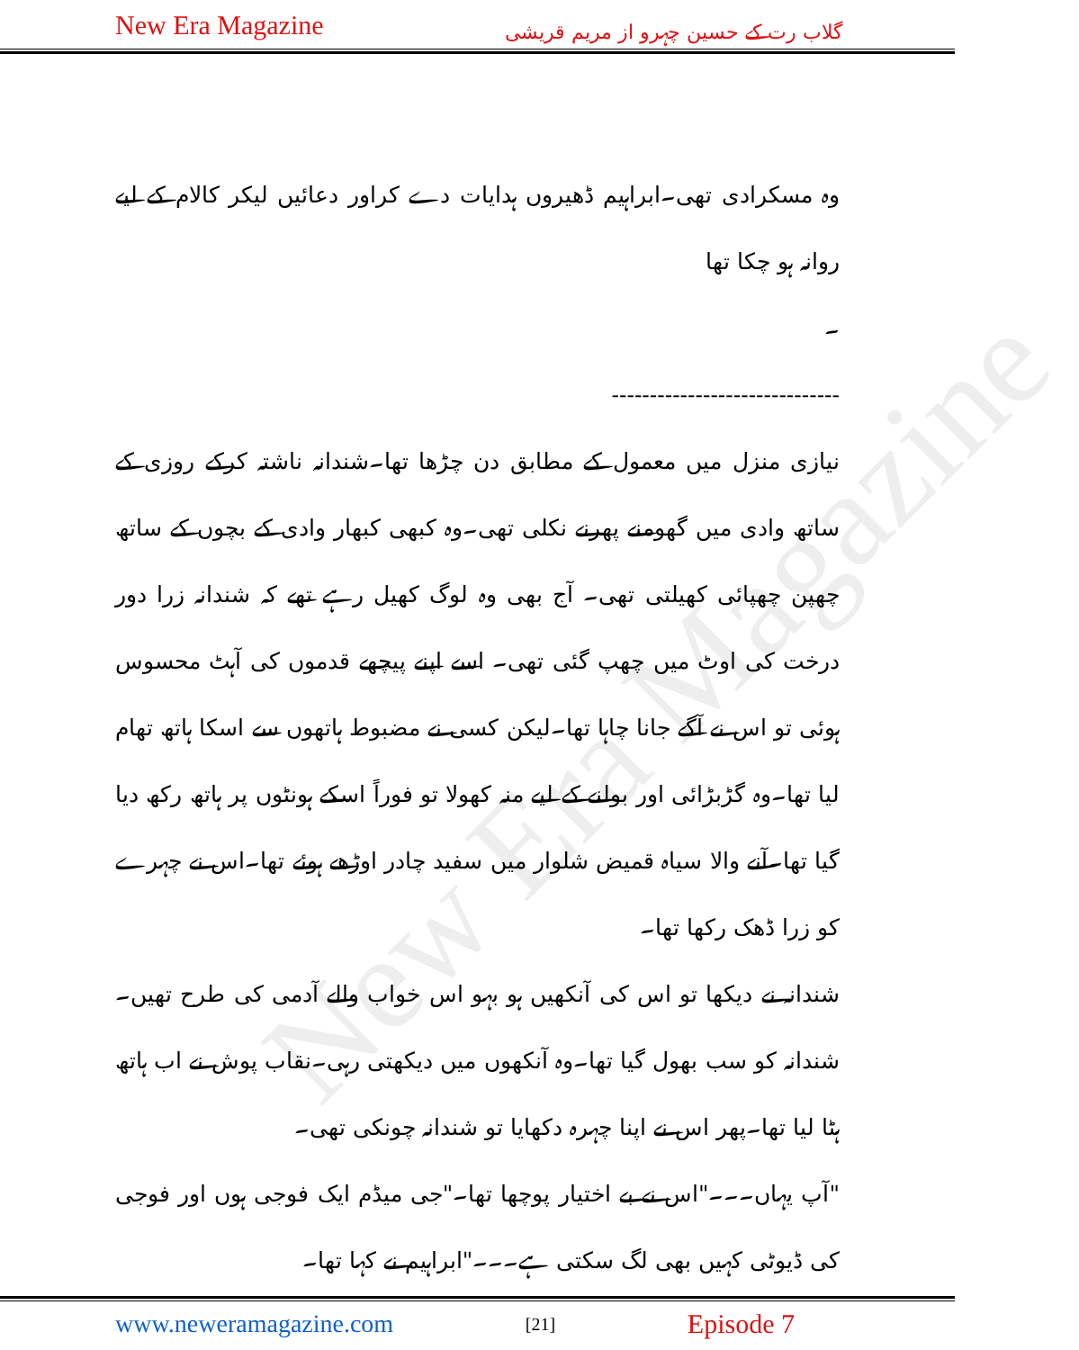New Era Magazine گلاب رت کے حسین چہرو از مریم قریشی
New Era Magazine
وہ مسکرادی تھی۔ابراہیم ڈھیروں ہدایات دے کراور دعائیں لیکر کالام کے لیے روانہ ہو چکا تھا
۔
------------------------------
نیازی منزل میں معمول کے مطابق دن چڑھا تھا۔شندانہ ناشتہ کرکے روزی کے ساتھ وادی میں گھومنے پھرنے نکلی تھی۔وہ کبھی کبھار وادی کے بچوں کے ساتھ چھپن چھپائی کھیلتی تھی۔ آج بھی وہ لوگ کھیل رہے تھے کہ شندانہ زرا دور درخت کی اوٹ میں چھپ گئی تھی۔ اسے اپنے پیچھے قدموں کی آہٹ محسوس ہوئی تو اس نے آگے جانا چاہا تھا۔لیکن کسی نے مضبوط ہاتھوں سے اسکا ہاتھ تھام لیا تھا۔وہ گڑبڑائی اور بولنے کے لیے منہ کھولا تو فوراً اسکے ہونٹوں پر ہاتھ رکھ دیا گیا تھا۔آنے والا سیاہ قمیض شلوار میں سفید چادر اوڑھے ہوئے تھا۔اس نے چہرے کو زرا ڈھک رکھا تھا۔
شندانہ نے دیکھا تو اس کی آنکھیں ہو بہو اس خواب والے آدمی کی طرح تھیں۔شندانہ کو سب بھول گیا تھا۔وہ آنکھوں میں دیکھتی رہی۔نقاب پوش نے اب ہاتھ ہٹا لیا تھا۔پھر اس نے اپنا چہرہ دکھایا تو شندانہ چونکی تھی۔
"آپ یہاں۔۔۔"اس نے بے اختیار پوچھا تھا۔"جی میڈم ایک فوجی ہوں اور فوجی کی ڈیوٹی کہیں بھی لگ سکتی ہے۔۔۔"ابراہیم نے کہا تھا۔
www.neweramagazine.com [21] Episode 7